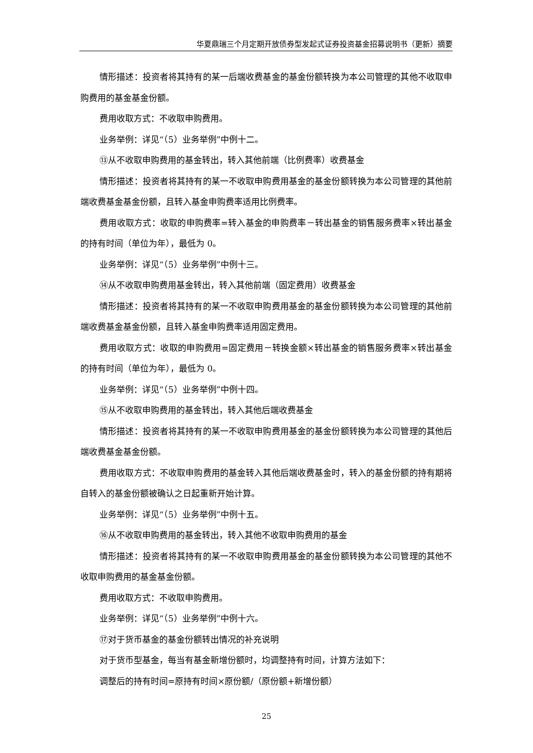华夏鼎瑞三个月定期开放债券型发起式证券投资基金招募说明书（更新）摘要
情形描述：投资者将其持有的某一后端收费基金的基金份额转换为本公司管理的其他不收取申购费用的基金基金份额。
费用收取方式：不收取申购费用。
业务举例：详见“（5）业务举例”中例十二。
⑬从不收取申购费用的基金转出，转入其他前端（比例费率）收费基金
情形描述：投资者将其持有的某一不收取申购费用基金的基金份额转换为本公司管理的其他前端收费基金基金份额，且转入基金申购费率适用比例费率。
费用收取方式：收取的申购费率=转入基金的申购费率－转出基金的销售服务费率×转出基金的持有时间（单位为年），最低为 0。
业务举例：详见“（5）业务举例”中例十三。
⑭从不收取申购费用基金转出，转入其他前端（固定费用）收费基金
情形描述：投资者将其持有的某一不收取申购费用基金的基金份额转换为本公司管理的其他前端收费基金基金份额，且转入基金申购费率适用固定费用。
费用收取方式：收取的申购费用=固定费用－转换金额×转出基金的销售服务费率×转出基金的持有时间（单位为年），最低为 0。
业务举例：详见“（5）业务举例”中例十四。
⑮从不收取申购费用的基金转出，转入其他后端收费基金
情形描述：投资者将其持有的某一不收取申购费用基金的基金份额转换为本公司管理的其他后端收费基金基金份额。
费用收取方式：不收取申购费用的基金转入其他后端收费基金时，转入的基金份额的持有期将自转入的基金份额被确认之日起重新开始计算。
业务举例：详见“（5）业务举例”中例十五。
⑯从不收取申购费用的基金转出，转入其他不收取申购费用的基金
情形描述：投资者将其持有的某一不收取申购费用基金的基金份额转换为本公司管理的其他不收取申购费用的基金基金份额。
费用收取方式：不收取申购费用。
业务举例：详见“（5）业务举例”中例十六。
⑰对于货币基金的基金份额转出情况的补充说明
对于货币型基金，每当有基金新增份额时，均调整持有时间，计算方法如下：
调整后的持有时间=原持有时间×原份额/（原份额+新增份额）
25